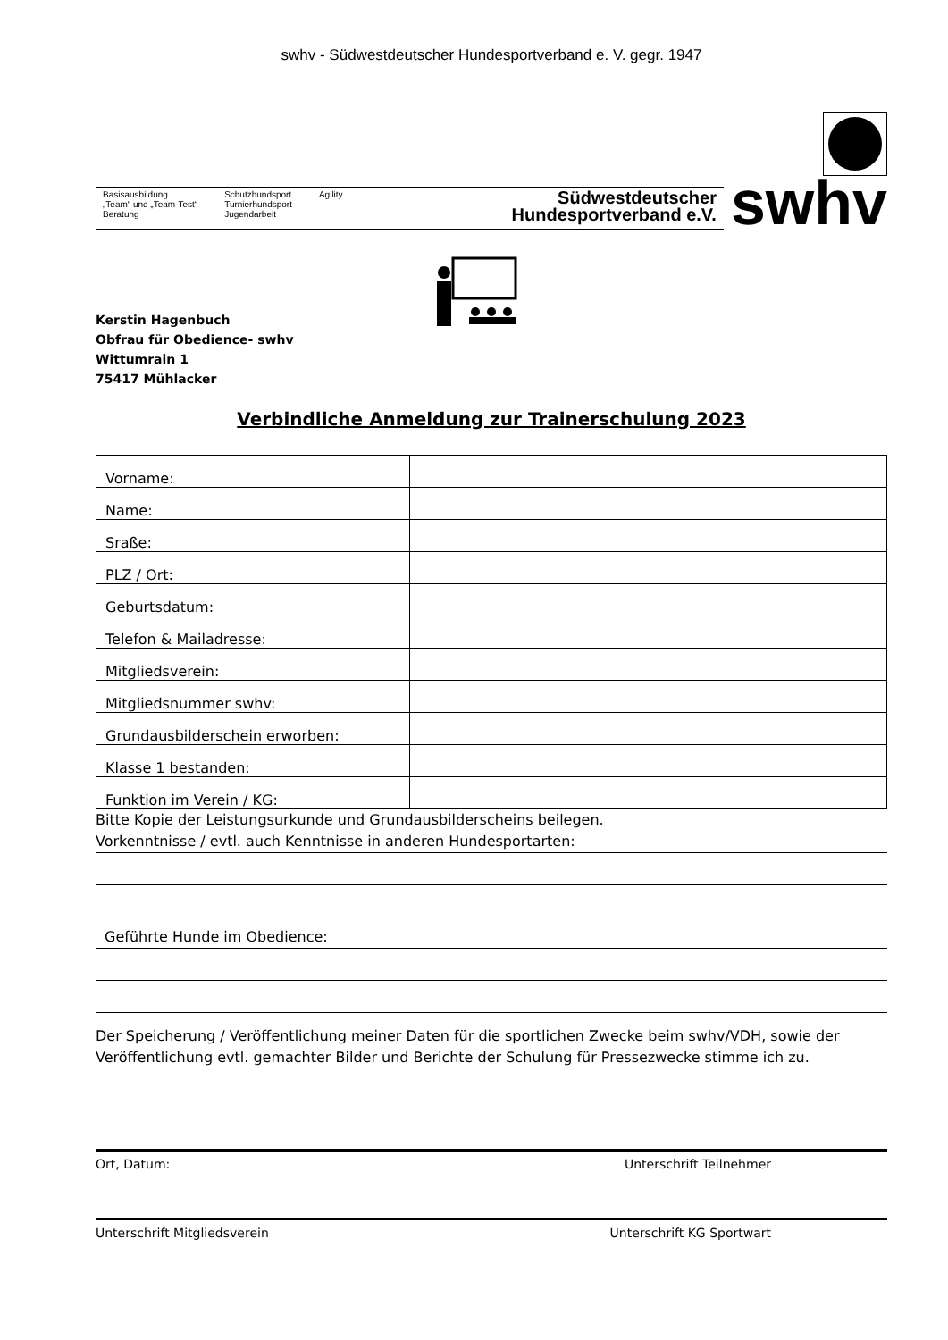swhv - Südwestdeutscher Hundesportverband e. V. gegr. 1947
Basisausbildung
„Team“ und „Team-Test“
Beratung
Schutzhundsport
Turnierhundsport
Jugendarbeit
Agility
Südwestdeutscher
Hundesportverband e.V.
swhv
Kerstin Hagenbuch
Obfrau für Obedience- swhv
Wittumrain 1
75417 Mühlacker
Verbindliche Anmeldung zur Trainerschulung 2023
| Vorname: | |
| Name: | |
| Sraße: | |
| PLZ / Ort: | |
| Geburtsdatum: | |
| Telefon & Mailadresse: | |
| Mitgliedsverein: | |
| Mitgliedsnummer swhv: | |
| Grundausbilderschein erworben: | |
| Klasse 1 bestanden: | |
| Funktion im Verein / KG: | |
Bitte Kopie der Leistungsurkunde und Grundausbilderscheins beilegen.
Vorkenntnisse / evtl. auch Kenntnisse in anderen Hundesportarten:
Geführte Hunde im Obedience:
Der Speicherung / Veröffentlichung meiner Daten für die sportlichen Zwecke beim swhv/VDH, sowie der Veröffentlichung evtl. gemachter Bilder und Berichte der Schulung für Pressezwecke stimme ich zu.
Ort, Datum: Unterschrift Teilnehmer
Unterschrift Mitgliedsverein Unterschrift KG Sportwart